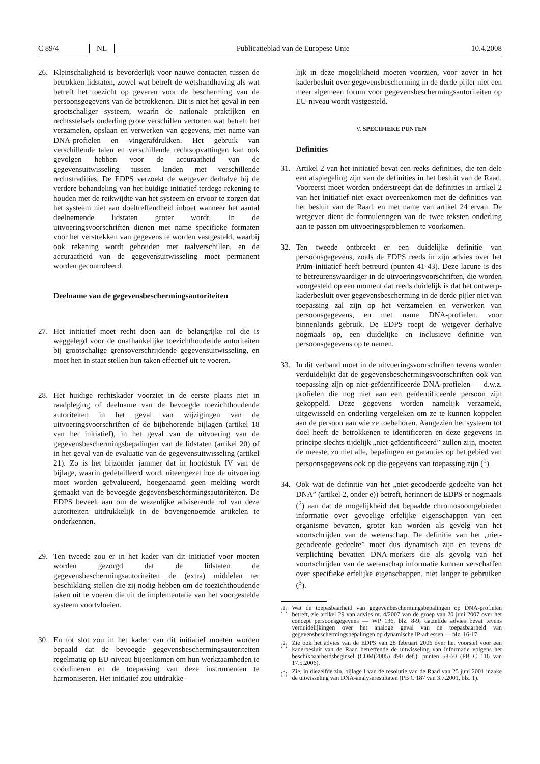C 89/4 NL Publicatieblad van de Europese Unie 10.4.2008
26. Kleinschaligheid is bevorderlijk voor nauwe contacten tussen de betrokken lidstaten, zowel wat betreft de wetshandhaving als wat betreft het toezicht op gevaren voor de bescherming van de persoonsgegevens van de betrokkenen. Dit is niet het geval in een grootschaliger systeem, waarin de nationale praktijken en rechtsstelsels onderling grote verschillen vertonen wat betreft het verzamelen, opslaan en verwerken van gegevens, met name van DNA-profielen en vingerafdrukken. Het gebruik van verschillende talen en verschillende rechtsopvattingen kan ook gevolgen hebben voor de accuraatheid van de gegevensuitwisseling tussen landen met verschillende rechtstradities. De EDPS verzoekt de wetgever derhalve bij de verdere behandeling van het huidige initiatief terdege rekening te houden met de reikwijdte van het systeem en ervoor te zorgen dat het systeem niet aan doeltreffendheid inboet wanneer het aantal deelnemende lidstaten groter wordt. In de uitvoeringsvoorschriften dienen met name specifieke formaten voor het verstrekken van gegevens te worden vastgesteld, waarbij ook rekening wordt gehouden met taalverschillen, en de accuraatheid van de gegevensuitwisseling moet permanent worden gecontroleerd.
Deelname van de gegevensbeschermingsautoriteiten
27. Het initiatief moet recht doen aan de belangrijke rol die is weggelegd voor de onafhankelijke toezichthoudende autoriteiten bij grootschalige grensoverschrijdende gegevensuitwisseling, en moet hen in staat stellen hun taken effectief uit te voeren.
28. Het huidige rechtskader voorziet in de eerste plaats niet in raadpleging of deelname van de bevoegde toezichthoudende autoriteiten in het geval van wijzigingen van de uitvoeringsvoorschriften of de bijbehorende bijlagen (artikel 18 van het initiatief), in het geval van de uitvoering van de gegevensbeschermingsbepalingen van de lidstaten (artikel 20) of in het geval van de evaluatie van de gegevensuitwisseling (artikel 21). Zo is het bijzonder jammer dat in hoofdstuk IV van de bijlage, waarin gedetailleerd wordt uiteengezet hoe de uitvoering moet worden geëvalueerd, hoegenaamd geen melding wordt gemaakt van de bevoegde gegevensbeschermingsautoriteiten. De EDPS beveelt aan om de wezenlijke adviserende rol van deze autoriteiten uitdrukkelijk in de bovengenoemde artikelen te onderkennen.
29. Ten tweede zou er in het kader van dit initiatief voor moeten worden gezorgd dat de lidstaten de gegevensbeschermingsautoriteiten de (extra) middelen ter beschikking stellen die zij nodig hebben om de toezichthoudende taken uit te voeren die uit de implementatie van het voorgestelde systeem voortvloeien.
30. En tot slot zou in het kader van dit initiatief moeten worden bepaald dat de bevoegde gegevensbeschermingsautoriteiten regelmatig op EU-niveau bijeenkomen om hun werkzaamheden te coördineren en de toepassing van deze instrumenten te harmoniseren. Het initiatief zou uitdrukke-
lijk in deze mogelijkheid moeten voorzien, voor zover in het kaderbesluit over gegevensbescherming in de derde pijler niet een meer algemeen forum voor gegevensbeschermingsautoriteiten op EU-niveau wordt vastgesteld.
V. SPECIFIEKE PUNTEN
Definities
31. Artikel 2 van het initiatief bevat een reeks definities, die ten dele een afspiegeling zijn van de definities in het besluit van de Raad. Vooreerst moet worden onderstreept dat de definities in artikel 2 van het initiatief niet exact overeenkomen met de definities van het besluit van de Raad, en met name van artikel 24 ervan. De wetgever dient de formuleringen van de twee teksten onderling aan te passen om uitvoeringsproblemen te voorkomen.
32. Ten tweede ontbreekt er een duidelijke definitie van persoonsgegevens, zoals de EDPS reeds in zijn advies over het Prüm-initiatief heeft betreurd (punten 41-43). Deze lacune is des te betreurenswaardiger in de uitvoeringsvoorschriften, die worden voorgesteld op een moment dat reeds duidelijk is dat het ontwerp-kaderbesluit over gegevensbescherming in de derde pijler niet van toepassing zal zijn op het verzamelen en verwerken van persoonsgegevens, en met name DNA-profielen, voor binnenlands gebruik. De EDPS roept de wetgever derhalve nogmaals op, een duidelijke en inclusieve definitie van persoonsgegevens op te nemen.
33. In dit verband moet in de uitvoeringsvoorschriften tevens worden verduidelijkt dat de gegevensbeschermingsvoorschriften ook van toepassing zijn op niet-geïdentificeerde DNA-profielen — d.w.z. profielen die nog niet aan een geïdentificeerde persoon zijn gekoppeld. Deze gegevens worden namelijk verzameld, uitgewisseld en onderling vergeleken om ze te kunnen koppelen aan de persoon aan wie ze toebehoren. Aangezien het systeem tot doel heeft de betrokkenen te identificeren en deze gegevens in principe slechts tijdelijk „niet-geïdentificeerd” zullen zijn, moeten de meeste, zo niet alle, bepalingen en garanties op het gebied van persoonsgegevens ook op die gegevens van toepassing zijn (<sup>1</sup>).
34. Ook wat de definitie van het „niet-gecodeerde gedeelte van het DNA” (artikel 2, onder e)) betreft, herinnert de EDPS er nogmaals (<sup>2</sup>) aan dat de mogelijkheid dat bepaalde chromosoomgebieden informatie over gevoelige erfelijke eigenschappen van een organisme bevatten, groter kan worden als gevolg van het voortschrijden van de wetenschap. De definitie van het „niet-gecodeerde gedeelte” moet dus dynamisch zijn en tevens de verplichting bevatten DNA-merkers die als gevolg van het voortschrijden van de wetenschap informatie kunnen verschaffen over specifieke erfelijke eigenschappen, niet langer te gebruiken (<sup>3</sup>).
(<sup>1</sup>) Wat de toepasbaarheid van gegevenbeschermingsbepalingen op DNA-profielen betreft, zie artikel 29 van advies nr. 4/2007 van de groep van 20 juni 2007 over het concept persoonsgegevens — WP 136, blz. 8-9; datzelfde advies bevat tevens verduidelijkingen over het analoge geval van de toepasbaarheid van gegevensbeschermingsbepalingen op dynamische IP-adressen — blz. 16-17.
(<sup>2</sup>) Zie ook het advies van de EDPS van 28 februari 2006 over het voorstel voor een kaderbesluit van de Raad betreffende de uitwisseling van informatie volgens het beschikbaarheidsbeginsel (COM(2005) 490 def.), punten 58-60 (PB C 116 van 17.5.2006).
(<sup>3</sup>) Zie, in diezelfde zin, bijlage I van de resolutie van de Raad van 25 juni 2001 inzake de uitwisseling van DNA-analyseresultaten (PB C 187 van 3.7.2001, blz. 1).